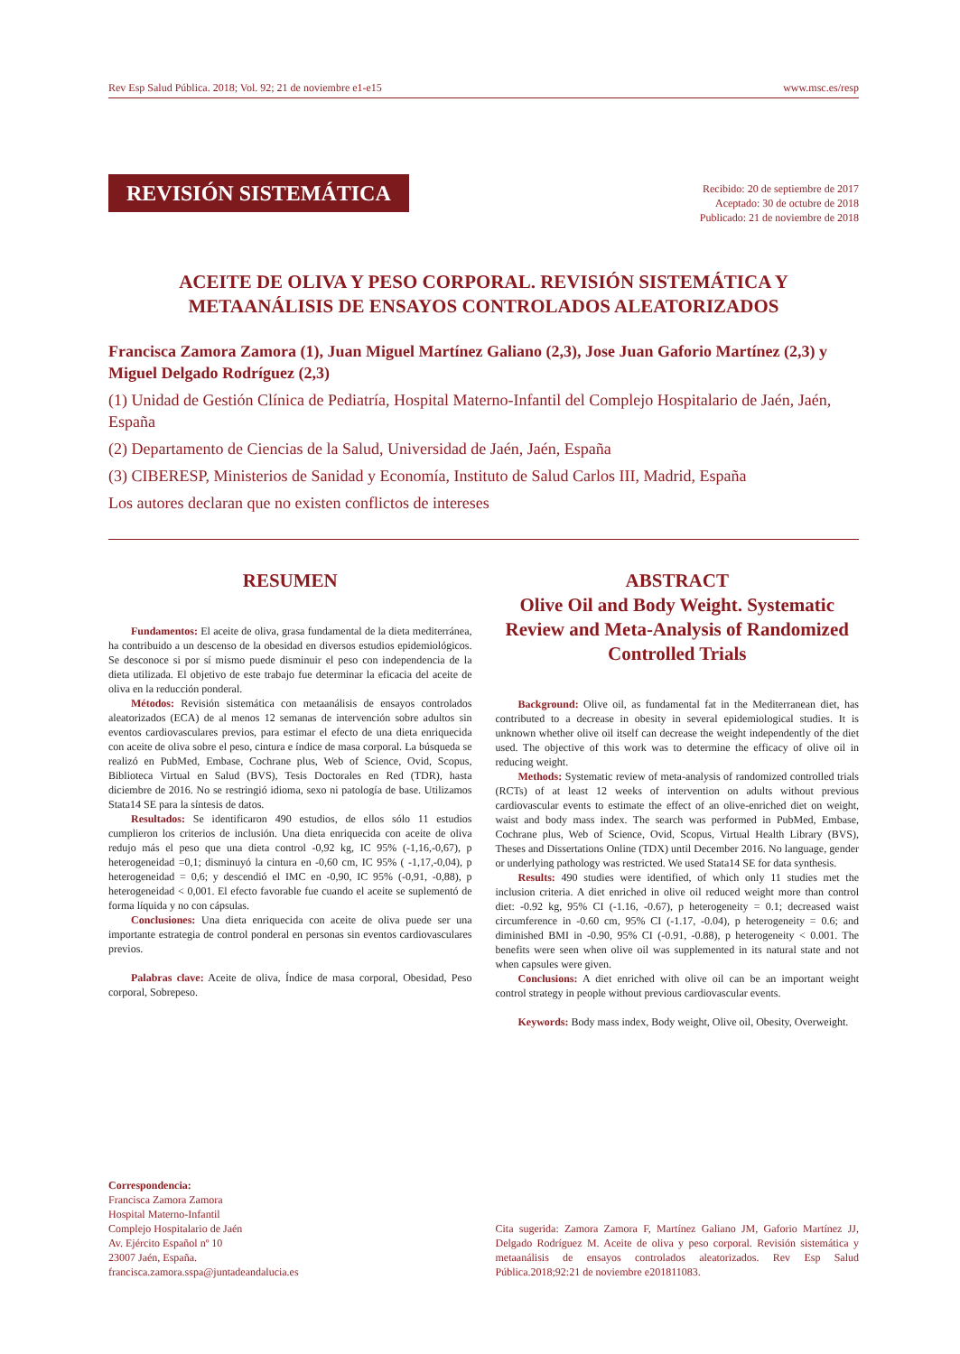Rev Esp Salud Pública. 2018; Vol. 92; 21 de noviembre e1-e15 www.msc.es/resp
REVISIÓN SISTEMÁTICA
Recibido: 20 de septiembre de 2017
Aceptado: 30 de octubre de 2018
Publicado: 21 de noviembre de 2018
ACEITE DE OLIVA Y PESO CORPORAL. REVISIÓN SISTEMÁTICA Y
METAANÁLISIS DE ENSAYOS CONTROLADOS ALEATORIZADOS
Francisca Zamora Zamora (1), Juan Miguel Martínez Galiano (2,3), Jose Juan Gaforio Martínez (2,3) y Miguel Delgado Rodríguez (2,3)
(1) Unidad de Gestión Clínica de Pediatría, Hospital Materno-Infantil del Complejo Hospitalario de Jaén, Jaén, España
(2) Departamento de Ciencias de la Salud, Universidad de Jaén, Jaén, España
(3) CIBERESP, Ministerios de Sanidad y Economía, Instituto de Salud Carlos III, Madrid, España
Los autores declaran que no existen conflictos de intereses
RESUMEN
Fundamentos: El aceite de oliva, grasa fundamental de la dieta mediterránea, ha contribuido a un descenso de la obesidad en diversos estudios epidemiológicos. Se desconoce si por sí mismo puede disminuir el peso con independencia de la dieta utilizada. El objetivo de este trabajo fue determinar la eficacia del aceite de oliva en la reducción ponderal.
Métodos: Revisión sistemática con metaanálisis de ensayos controlados aleatorizados (ECA) de al menos 12 semanas de intervención sobre adultos sin eventos cardiovasculares previos, para estimar el efecto de una dieta enriquecida con aceite de oliva sobre el peso, cintura e índice de masa corporal. La búsqueda se realizó en PubMed, Embase, Cochrane plus, Web of Science, Ovid, Scopus, Biblioteca Virtual en Salud (BVS), Tesis Doctorales en Red (TDR), hasta diciembre de 2016. No se restringió idioma, sexo ni patología de base. Utilizamos Stata14 SE para la síntesis de datos.
Resultados: Se identificaron 490 estudios, de ellos sólo 11 estudios cumplieron los criterios de inclusión. Una dieta enriquecida con aceite de oliva redujo más el peso que una dieta control -0,92 kg, IC 95% (-1,16,-0,67), p heterogeneidad =0,1; disminuyó la cintura en -0,60 cm, IC 95% ( -1,17,-0,04), p heterogeneidad = 0,6; y descendió el IMC en -0,90, IC 95% (-0,91, -0,88), p heterogeneidad < 0,001. El efecto favorable fue cuando el aceite se suplementó de forma líquida y no con cápsulas.
Conclusiones: Una dieta enriquecida con aceite de oliva puede ser una importante estrategia de control ponderal en personas sin eventos cardiovasculares previos.
Palabras clave: Aceite de oliva, Índice de masa corporal, Obesidad, Peso corporal, Sobrepeso.
ABSTRACT
Olive Oil and Body Weight. Systematic Review and Meta-Analysis of Randomized Controlled Trials
Background: Olive oil, as fundamental fat in the Mediterranean diet, has contributed to a decrease in obesity in several epidemiological studies. It is unknown whether olive oil itself can decrease the weight independently of the diet used. The objective of this work was to determine the efficacy of olive oil in reducing weight.
Methods: Systematic review of meta-analysis of randomized controlled trials (RCTs) of at least 12 weeks of intervention on adults without previous cardiovascular events to estimate the effect of an olive-enriched diet on weight, waist and body mass index. The search was performed in PubMed, Embase, Cochrane plus, Web of Science, Ovid, Scopus, Virtual Health Library (BVS), Theses and Dissertations Online (TDX) until December 2016. No language, gender or underlying pathology was restricted. We used Stata14 SE for data synthesis.
Results: 490 studies were identified, of which only 11 studies met the inclusion criteria. A diet enriched in olive oil reduced weight more than control diet: -0.92 kg, 95% CI (-1.16, -0.67), p heterogeneity = 0.1; decreased waist circumference in -0.60 cm, 95% CI (-1.17, -0.04), p heterogeneity = 0.6; and diminished BMI in -0.90, 95% CI (-0.91, -0.88), p heterogeneity < 0.001. The benefits were seen when olive oil was supplemented in its natural state and not when capsules were given.
Conclusions: A diet enriched with olive oil can be an important weight control strategy in people without previous cardiovascular events.
Keywords: Body mass index, Body weight, Olive oil, Obesity, Overweight.
Correspondencia:
Francisca Zamora Zamora
Hospital Materno-Infantil
Complejo Hospitalario de Jaén
Av. Ejército Español nº 10
23007 Jaén, España.
francisca.zamora.sspa@juntadeandalucia.es
Cita sugerida: Zamora Zamora F, Martínez Galiano JM, Gaforio Martínez JJ, Delgado Rodríguez M. Aceite de oliva y peso corporal. Revisión sistemática y metaanálisis de ensayos controlados aleatorizados. Rev Esp Salud Pública.2018;92:21 de noviembre e201811083.